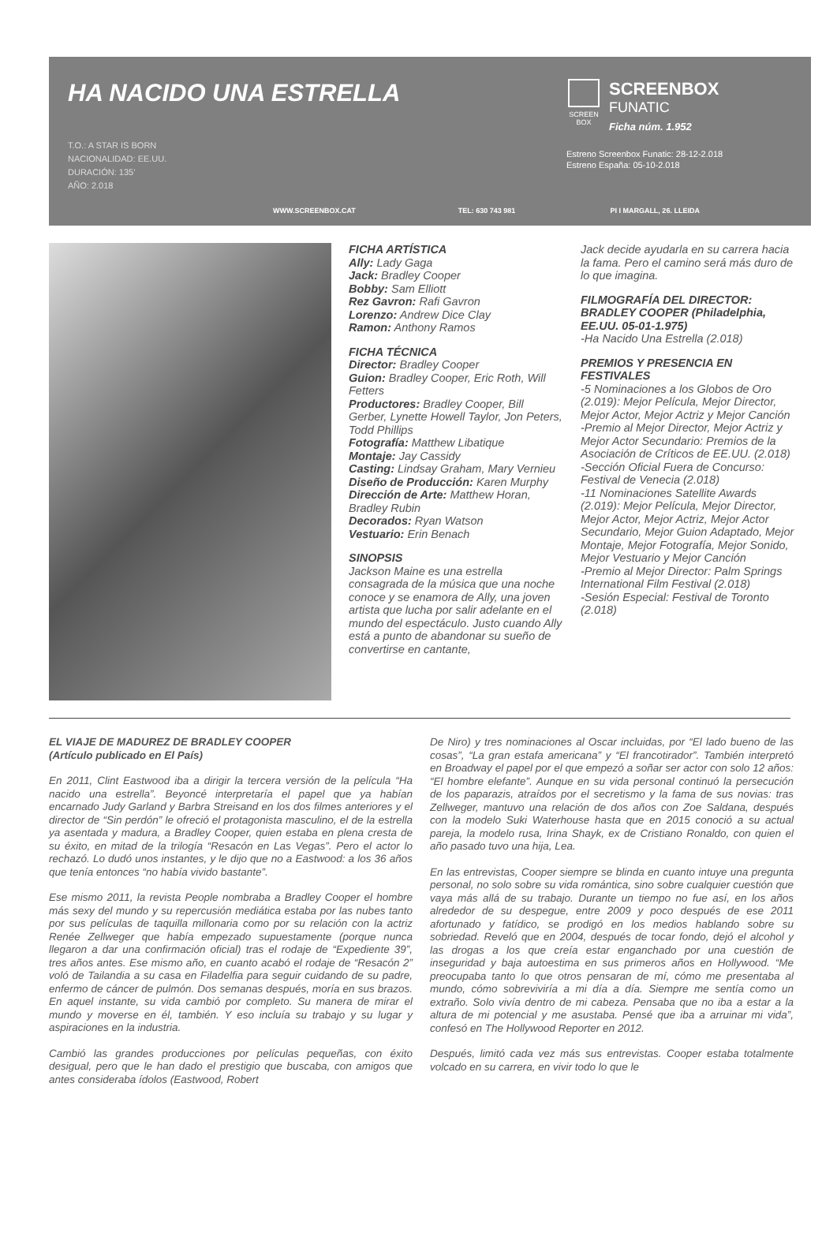HA NACIDO UNA ESTRELLA
T.O.: A STAR IS BORN
NACIONALIDAD: EE.UU.
DURACIÓN: 135’
AÑO: 2.018
SCREEN BOX
SCREENBOX
FUNATIC
Ficha núm. 1.952
Estreno Screenbox Funatic: 28-12-2.018
Estreno España: 05-10-2.018
WWW.SCREENBOX.CAT TEL: 630 743 981 PI I MARGALL, 26. LLEIDA
FICHA ARTÍSTICA
Ally: Lady Gaga
Jack: Bradley Cooper
Bobby: Sam Elliott
Rez Gavron: Rafi Gavron
Lorenzo: Andrew Dice Clay
Ramon: Anthony Ramos
FICHA TÉCNICA
Director: Bradley Cooper
Guion: Bradley Cooper, Eric Roth, Will Fetters
Productores: Bradley Cooper, Bill Gerber, Lynette Howell Taylor, Jon Peters, Todd Phillips
Fotografía: Matthew Libatique
Montaje: Jay Cassidy
Casting: Lindsay Graham, Mary Vernieu
Diseño de Producción: Karen Murphy
Dirección de Arte: Matthew Horan, Bradley Rubin
Decorados: Ryan Watson
Vestuario: Erin Benach
SINOPSIS
Jackson Maine es una estrella consagrada de la música que una noche conoce y se enamora de Ally, una joven artista que lucha por salir adelante en el mundo del espectáculo. Justo cuando Ally está a punto de abandonar su sueño de convertirse en cantante,
Jack decide ayudarla en su carrera hacia la fama. Pero el camino será más duro de lo que imagina.
FILMOGRAFÍA DEL DIRECTOR: BRADLEY COOPER (Philadelphia, EE.UU. 05-01-1.975)
-Ha Nacido Una Estrella (2.018)
PREMIOS Y PRESENCIA EN FESTIVALES
-5 Nominaciones a los Globos de Oro (2.019): Mejor Película, Mejor Director, Mejor Actor, Mejor Actriz y Mejor Canción
-Premio al Mejor Director, Mejor Actriz y Mejor Actor Secundario: Premios de la Asociación de Críticos de EE.UU. (2.018)
-Sección Oficial Fuera de Concurso: Festival de Venecia (2.018)
-11 Nominaciones Satellite Awards (2.019): Mejor Película, Mejor Director, Mejor Actor, Mejor Actriz, Mejor Actor Secundario, Mejor Guion Adaptado, Mejor Montaje, Mejor Fotografía, Mejor Sonido, Mejor Vestuario y Mejor Canción
-Premio al Mejor Director: Palm Springs International Film Festival (2.018)
-Sesión Especial: Festival de Toronto (2.018)
EL VIAJE DE MADUREZ DE BRADLEY COOPER
(Artículo publicado en El País)
En 2011, Clint Eastwood iba a dirigir la tercera versión de la película “Ha nacido una estrella”. Beyoncé interpretaría el papel que ya habían encarnado Judy Garland y Barbra Streisand en los dos filmes anteriores y el director de “Sin perdón” le ofreció el protagonista masculino, el de la estrella ya asentada y madura, a Bradley Cooper, quien estaba en plena cresta de su éxito, en mitad de la trilogía “Resacón en Las Vegas”. Pero el actor lo rechazó. Lo dudó unos instantes, y le dijo que no a Eastwood: a los 36 años que tenía entonces “no había vivido bastante”.
Ese mismo 2011, la revista People nombraba a Bradley Cooper el hombre más sexy del mundo y su repercusión mediática estaba por las nubes tanto por sus películas de taquilla millonaria como por su relación con la actriz Renée Zellweger que había empezado supuestamente (porque nunca llegaron a dar una confirmación oficial) tras el rodaje de “Expediente 39”, tres años antes. Ese mismo año, en cuanto acabó el rodaje de “Resacón 2” voló de Tailandia a su casa en Filadelfia para seguir cuidando de su padre, enfermo de cáncer de pulmón. Dos semanas después, moría en sus brazos. En aquel instante, su vida cambió por completo. Su manera de mirar el mundo y moverse en él, también. Y eso incluía su trabajo y su lugar y aspiraciones en la industria.
Cambió las grandes producciones por películas pequeñas, con éxito desigual, pero que le han dado el prestigio que buscaba, con amigos que antes consideraba ídolos (Eastwood, Robert
De Niro) y tres nominaciones al Oscar incluidas, por “El lado bueno de las cosas”, “La gran estafa americana” y “El francotirador”. También interpretó en Broadway el papel por el que empezó a soñar ser actor con solo 12 años: “El hombre elefante”. Aunque en su vida personal continuó la persecución de los paparazis, atraídos por el secretismo y la fama de sus novias: tras Zellweger, mantuvo una relación de dos años con Zoe Saldana, después con la modelo Suki Waterhouse hasta que en 2015 conoció a su actual pareja, la modelo rusa, Irina Shayk, ex de Cristiano Ronaldo, con quien el año pasado tuvo una hija, Lea.
En las entrevistas, Cooper siempre se blinda en cuanto intuye una pregunta personal, no solo sobre su vida romántica, sino sobre cualquier cuestión que vaya más allá de su trabajo. Durante un tiempo no fue así, en los años alrededor de su despegue, entre 2009 y poco después de ese 2011 afortunado y fatídico, se prodigó en los medios hablando sobre su sobriedad. Reveló que en 2004, después de tocar fondo, dejó el alcohol y las drogas a los que creía estar enganchado por una cuestión de inseguridad y baja autoestima en sus primeros años en Hollywood. “Me preocupaba tanto lo que otros pensaran de mí, cómo me presentaba al mundo, cómo sobreviviría a mi día a día. Siempre me sentía como un extraño. Solo vivía dentro de mi cabeza. Pensaba que no iba a estar a la altura de mi potencial y me asustaba. Pensé que iba a arruinar mi vida”, confesó en The Hollywood Reporter en 2012.
Después, limitó cada vez más sus entrevistas. Cooper estaba totalmente volcado en su carrera, en vivir todo lo que le